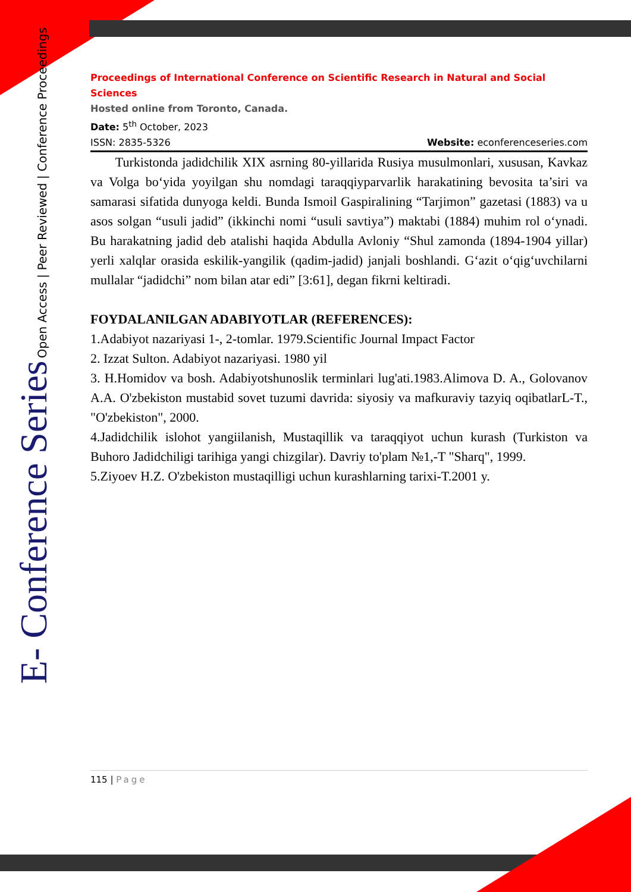Proceedings of International Conference on Scientific Research in Natural and Social Sciences
Hosted online from Toronto, Canada.
Date: 5<sup>th</sup> October, 2023
ISSN: 2835-5326 Website: econferenceseries.com
Turkistonda jadidchilik XIX asrning 80-yillarida Rusiya musulmonlari, xususan, Kavkaz va Volga bo‘yida yoyilgan shu nomdagi taraqqiyparvarlik harakatining bevosita ta’siri va samarasi sifatida dunyoga keldi. Bunda Ismoil Gaspiralining “Tarjimon” gazetasi (1883) va u asos solgan “usuli jadid” (ikkinchi nomi “usuli savtiya”) maktabi (1884) muhim rol o‘ynadi. Bu harakatning jadid deb atalishi haqida Abdulla Avloniy “Shul zamonda (1894-1904 yillar) yerli xalqlar orasida eskilik-yangilik (qadim-jadid) janjali boshlandi. G‘azit o‘qig‘uvchilarni mullalar “jadidchi” nom bilan atar edi” [3:61], degan fikrni keltiradi.
FOYDALANILGAN ADABIYOTLAR (REFERENCES):
1.Adabiyot nazariyasi 1-, 2-tomlar. 1979.Scientific Journal Impact Factor
2. Izzat Sulton. Adabiyot nazariyasi. 1980 yil
3. H.Homidov va bosh. Adabiyotshunoslik terminlari lug'ati.1983.Alimova D. A., Golovanov A.A. O'zbekiston mustabid sovet tuzumi davrida: siyosiy va mafkuraviy tazyiq oqibatlarL-T., "O'zbekiston", 2000.
4.Jadidchilik islohot yangiilanish, Mustaqillik va taraqqiyot uchun kurash (Turkiston va Buhoro Jadidchiligi tarihiga yangi chizgilar). Davriy to'plam №1,-T "Sharq", 1999.
5.Ziyoev H.Z. O'zbekiston mustaqilligi uchun kurashlarning tarixi-T.2001 y.
E- Conference Series Open Access | Peer Reviewed | Conference Proceedings
115 | Page